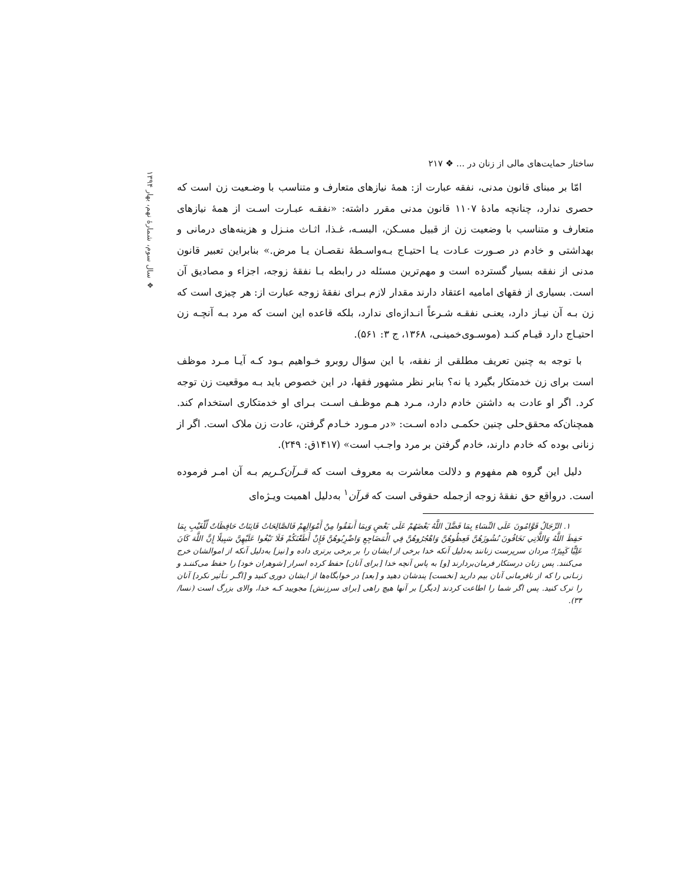❖ سال سوم، شمارهٔ نهم، بهار ۱۳۹۴
ساختار حمایت‌های مالی از زنان در ... ❖ ۲۱۷
امّا بر مبنای قانون مدنی، نفقه عبارت از: همهٔ نیازهای متعارف و متناسب با وضـعیت زن است که حصری ندارد، چنانچه مادهٔ ۱۱۰۷ قانون مدنی مقرر داشته: «نفقـه عبـارت اسـت از همهٔ نیازهای متعارف و متناسب با وضعیت زن از قبیل مسـکن، البسـه، غـذا، اثـاث منـزل و هزینه‌های درمانی و بهداشتی و خادم در صـورت عـادت یـا احتیـاج بـه‌واسـطهٔ نقصـان یـا مرض.» بنابراین تعبیر قانون مدنی از نفقه بسیار گسترده است و مهم‌ترین مسئله در رابطه بـا نفقهٔ زوجه، اجزاء و مصادیق آن است. بسیاری از فقهای امامیه اعتقاد دارند مقدار لازم بـرای نفقهٔ زوجه عبارت از: هر چیزی است که زن بـه آن نیـاز دارد، یعنـی نفقـه شـرعاً انـدازه‌ای ندارد، بلکه قاعده این است که مرد بـه آنچـه زن احتیـاج دارد قیـام کنـد (موسـوی‌خمینـی، ۱۳۶۸، ج ۳: ۵۶۱).
با توجه به چنین تعریف مطلقی از نفقه، با این سؤال روبرو خـواهیم بـود کـه آیـا مـرد موظف است برای زن خدمتکار بگیرد یا نه؟ بنابر نظر مشهور فقها، در این خصوص باید بـه موقعیت زن توجه کرد. اگر او عادت به داشتن خادم دارد، مـرد هـم موظـف اسـت بـرای او خدمتکاری استخدام کند. همچنان‌که محقق‌حلی چنین حکمـی داده اسـت: «در مـورد خـادم گرفتن، عادت زن ملاک است. اگر از زنانی بوده که خادم دارند، خادم گرفتن بر مرد واجـب است» (۱۴۱۷ق: ۲۴۹).
دلیل این گروه هم مفهوم و دلالت معاشرت به معروف است که قـرآن‌کـریم بـه آن امـر فرموده است. درواقع حق نفقهٔ زوجه ازجمله حقوقی است که قرآن<sup>۱</sup> به‌دلیل اهمیت ویـژه‌ای
۱. الرِّجَالُ قَوَّامُونَ عَلَى النِّسَاءِ بِمَا فَضَّلَ اللَّهُ بَعْضَهُمْ عَلَى بَعْضٍ وَبِمَا أَنفَقُوا مِنْ أَمْوَالِهِمْ فَالصَّالِحَاتُ قَانِتَاتٌ حَافِظَاتٌ لِّلْغَيْبِ بِمَا حَفِظَ اللَّهُ وَاللَّاتِي تَخَافُونَ نُشُوزَهُنَّ فَعِظُوهُنَّ وَاهْجُرُوهُنَّ فِي الْمَضَاجِعِ وَاضْرِبُوهُنَّ فَإِنْ أَطَعْنَكُمْ فَلَا تَبْغُوا عَلَيْهِنَّ سَبِيلًا إِنَّ اللَّهَ كَانَ عَلِيًّا كَبِيرًا؛ مردان سرپرست زنانند به‌دلیل آنکه خدا برخی از ایشان را بر برخی برتری داده و [نیز] به‌دلیل آنکه از اموالشان خرج می‌کنند. پس زنان درستکار فرمان‌بردارند [و] به پاس آنچه خدا [برای آنان] حفظ کرده اسرار [شوهران خود] را حفظ می‌کننـد و زنـانی را که از نافرمانی آنان بیم دارید [نخست] پندشان دهید و [بعد] در خوابگاه‌ها از ایشان دوری کنید و [اگـر تـأثیر نکرد] آنان را ترک کنید. پس اگر شما را اطاعت کردند [دیگر] بر آنها هیچ راهی [برای سرزنش] مجویید کـه خدا، والای بزرگ است (نسا/ ۳۴).